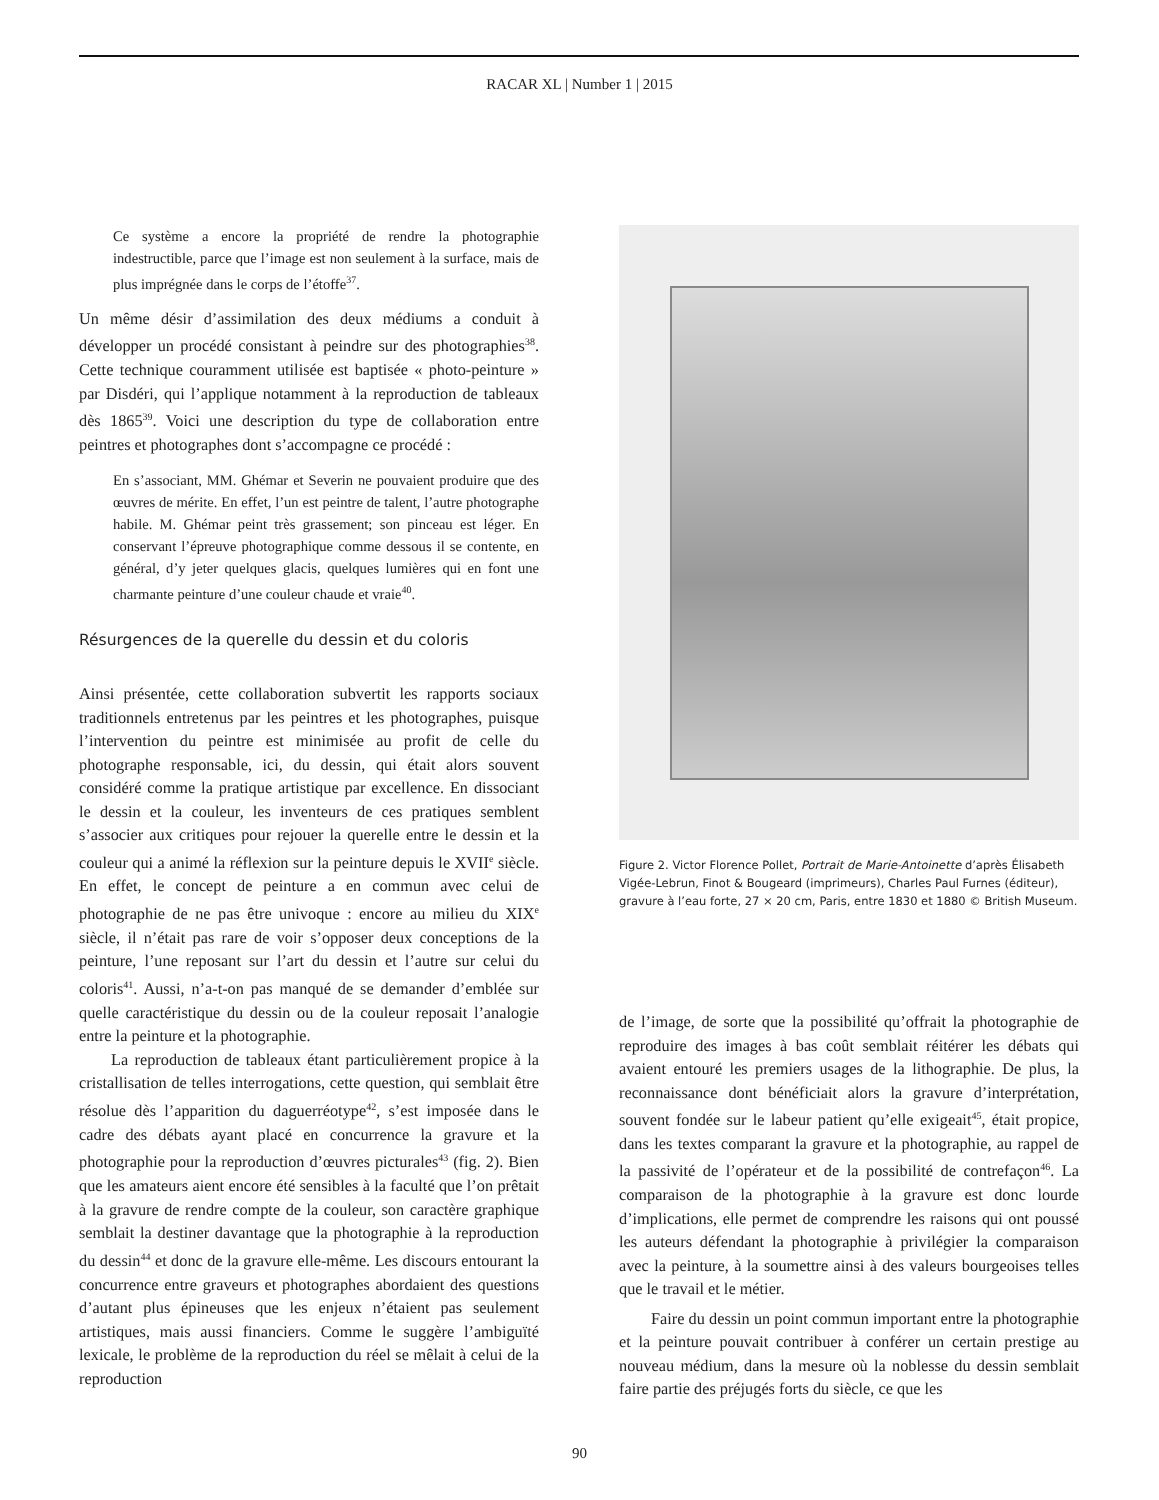RACAR XL | Number 1 | 2015
Ce système a encore la propriété de rendre la photographie indestructible, parce que l’image est non seulement à la surface, mais de plus imprégnée dans le corps de l’étoffe<sup>37</sup>.
Un même désir d’assimilation des deux médiums a conduit à développer un procédé consistant à peindre sur des photographies<sup>38</sup>. Cette technique couramment utilisée est baptisée « photo-peinture » par Disdéri, qui l’applique notamment à la reproduction de tableaux dès 1865<sup>39</sup>. Voici une description du type de collaboration entre peintres et photographes dont s’accompagne ce procédé :
En s’associant, MM. Ghémar et Severin ne pouvaient produire que des œuvres de mérite. En effet, l’un est peintre de talent, l’autre photographe habile. M. Ghémar peint très grassement; son pinceau est léger. En conservant l’épreuve photographique comme dessous il se contente, en général, d’y jeter quelques glacis, quelques lumières qui en font une charmante peinture d’une couleur chaude et vraie<sup>40</sup>.
Résurgences de la querelle du dessin et du coloris
Ainsi présentée, cette collaboration subvertit les rapports sociaux traditionnels entretenus par les peintres et les photographes, puisque l’intervention du peintre est minimisée au profit de celle du photographe responsable, ici, du dessin, qui était alors souvent considéré comme la pratique artistique par excellence. En dissociant le dessin et la couleur, les inventeurs de ces pratiques semblent s’associer aux critiques pour rejouer la querelle entre le dessin et la couleur qui a animé la réflexion sur la peinture depuis le XVII<sup>e</sup> siècle. En effet, le concept de peinture a en commun avec celui de photographie de ne pas être univoque : encore au milieu du XIX<sup>e</sup> siècle, il n’était pas rare de voir s’opposer deux conceptions de la peinture, l’une reposant sur l’art du dessin et l’autre sur celui du coloris<sup>41</sup>. Aussi, n’a-t-on pas manqué de se demander d’emblée sur quelle caractéristique du dessin ou de la couleur reposait l’analogie entre la peinture et la photographie.
La reproduction de tableaux étant particulièrement propice à la cristallisation de telles interrogations, cette question, qui semblait être résolue dès l’apparition du daguerréotype<sup>42</sup>, s’est imposée dans le cadre des débats ayant placé en concurrence la gravure et la photographie pour la reproduction d’œuvres picturales<sup>43</sup> (fig. 2). Bien que les amateurs aient encore été sensibles à la faculté que l’on prêtait à la gravure de rendre compte de la couleur, son caractère graphique semblait la destiner davantage que la photographie à la reproduction du dessin<sup>44</sup> et donc de la gravure elle-même. Les discours entourant la concurrence entre graveurs et photographes abordaient des questions d’autant plus épineuses que les enjeux n’étaient pas seulement artistiques, mais aussi financiers. Comme le suggère l’ambiguïté lexicale, le problème de la reproduction du réel se mêlait à celui de la reproduction
Figure 2. Victor Florence Pollet, Portrait de Marie-Antoinette d’après Élisabeth Vigée-Lebrun, Finot & Bougeard (imprimeurs), Charles Paul Furnes (éditeur), gravure à l’eau forte, 27 × 20 cm, Paris, entre 1830 et 1880 © British Museum.
de l’image, de sorte que la possibilité qu’offrait la photographie de reproduire des images à bas coût semblait réitérer les débats qui avaient entouré les premiers usages de la lithographie. De plus, la reconnaissance dont bénéficiait alors la gravure d’interprétation, souvent fondée sur le labeur patient qu’elle exigeait<sup>45</sup>, était propice, dans les textes comparant la gravure et la photographie, au rappel de la passivité de l’opérateur et de la possibilité de contrefaçon<sup>46</sup>. La comparaison de la photographie à la gravure est donc lourde d’implications, elle permet de comprendre les raisons qui ont poussé les auteurs défendant la photographie à privilégier la comparaison avec la peinture, à la soumettre ainsi à des valeurs bourgeoises telles que le travail et le métier.
Faire du dessin un point commun important entre la photographie et la peinture pouvait contribuer à conférer un certain prestige au nouveau médium, dans la mesure où la noblesse du dessin semblait faire partie des préjugés forts du siècle, ce que les
90